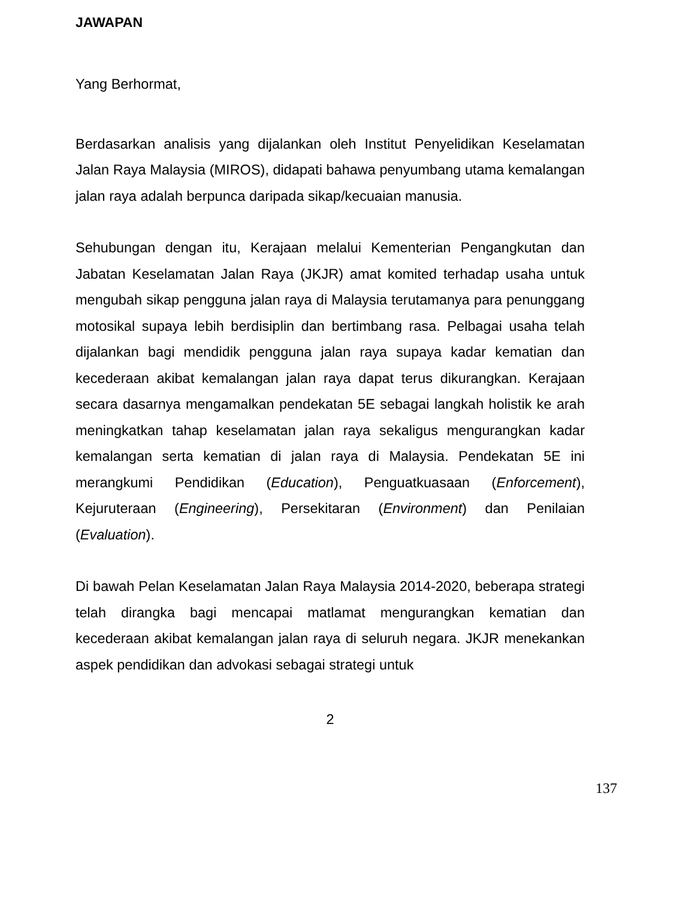JAWAPAN
Yang Berhormat,
Berdasarkan analisis yang dijalankan oleh Institut Penyelidikan Keselamatan Jalan Raya Malaysia (MIROS), didapati bahawa penyumbang utama kemalangan jalan raya adalah berpunca daripada sikap/kecuaian manusia.
Sehubungan dengan itu, Kerajaan melalui Kementerian Pengangkutan dan Jabatan Keselamatan Jalan Raya (JKJR) amat komited terhadap usaha untuk mengubah sikap pengguna jalan raya di Malaysia terutamanya para penunggang motosikal supaya lebih berdisiplin dan bertimbang rasa. Pelbagai usaha telah dijalankan bagi mendidik pengguna jalan raya supaya kadar kematian dan kecederaan akibat kemalangan jalan raya dapat terus dikurangkan. Kerajaan secara dasarnya mengamalkan pendekatan 5E sebagai langkah holistik ke arah meningkatkan tahap keselamatan jalan raya sekaligus mengurangkan kadar kemalangan serta kematian di jalan raya di Malaysia. Pendekatan 5E ini merangkumi Pendidikan (Education), Penguatkuasaan (Enforcement), Kejuruteraan (Engineering), Persekitaran (Environment) dan Penilaian (Evaluation).
Di bawah Pelan Keselamatan Jalan Raya Malaysia 2014-2020, beberapa strategi telah dirangka bagi mencapai matlamat mengurangkan kematian dan kecederaan akibat kemalangan jalan raya di seluruh negara. JKJR menekankan aspek pendidikan dan advokasi sebagai strategi untuk
2
137